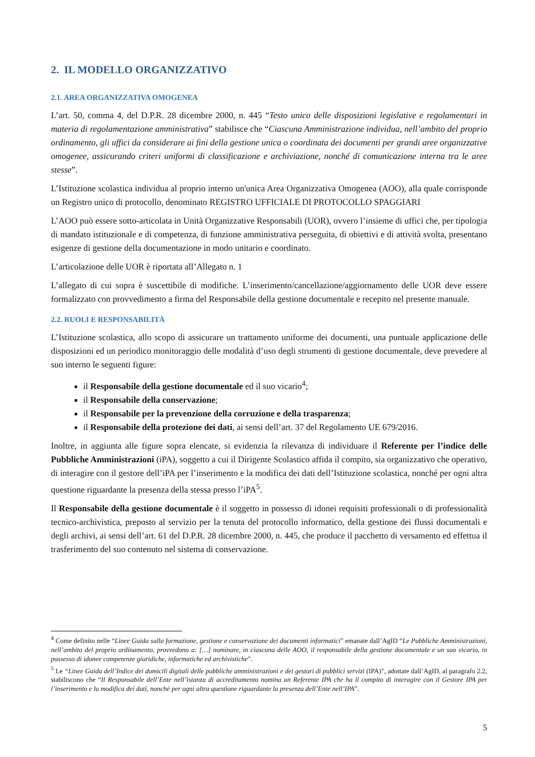2. IL MODELLO ORGANIZZATIVO
2.1. AREA ORGANIZZATIVA OMOGENEA
L’art. 50, comma 4, del D.P.R. 28 dicembre 2000, n. 445 “Testo unico delle disposizioni legislative e regolamentari in materia di regolamentazione amministrativa” stabilisce che “Ciascuna Amministrazione individua, nell’ambito del proprio ordinamento, gli uffici da considerare ai fini della gestione unica o coordinata dei documenti per grandi aree organizzative omogenee, assicurando criteri uniformi di classificazione e archiviazione, nonché di comunicazione interna tra le aree stesse”.
L’Istituzione scolastica individua al proprio interno un'unica Area Organizzativa Omogenea (AOO), alla quale corrisponde un Registro unico di protocollo, denominato REGISTRO UFFICIALE DI PROTOCOLLO SPAGGIARI
L’AOO può essere sotto-articolata in Unità Organizzative Responsabili (UOR), ovvero l’insieme di uffici che, per tipologia di mandato istituzionale e di competenza, di funzione amministrativa perseguita, di obiettivi e di attività svolta, presentano esigenze di gestione della documentazione in modo unitario e coordinato.
L’articolazione delle UOR è riportata all’Allegato n. 1
L’allegato di cui sopra è suscettibile di modifiche. L’inserimento/cancellazione/aggiornamento delle UOR deve essere formalizzato con provvedimento a firma del Responsabile della gestione documentale e recepito nel presente manuale.
2.2. RUOLI E RESPONSABILITÀ
L’Istituzione scolastica, allo scopo di assicurare un trattamento uniforme dei documenti, una puntuale applicazione delle disposizioni ed un periodico monitoraggio delle modalità d’uso degli strumenti di gestione documentale, deve prevedere al suo interno le seguenti figure:
il Responsabile della gestione documentale ed il suo vicario<sup>4</sup>;
il Responsabile della conservazione;
il Responsabile per la prevenzione della corruzione e della trasparenza;
il Responsabile della protezione dei dati, ai sensi dell’art. 37 del Regolamento UE 679/2016.
Inoltre, in aggiunta alle figure sopra elencate, si evidenzia la rilevanza di individuare il Referente per l’indice delle Pubbliche Amministrazioni (iPA), soggetto a cui il Dirigente Scolastico affida il compito, sia organizzativo che operativo, di interagire con il gestore dell’iPA per l’inserimento e la modifica dei dati dell’Istituzione scolastica, nonché per ogni altra questione riguardante la presenza della stessa presso l’iPA<sup>5</sup>.
Il Responsabile della gestione documentale è il soggetto in possesso di idonei requisiti professionali o di professionalità tecnico-archivistica, preposto al servizio per la tenuta del protocollo informatico, della gestione dei flussi documentali e degli archivi, ai sensi dell’art. 61 del D.P.R. 28 dicembre 2000, n. 445, che produce il pacchetto di versamento ed effettua il trasferimento del suo contenuto nel sistema di conservazione.
<sup>4</sup> Come definito nelle “Linee Guida sulla formazione, gestione e conservazione dei documenti informatici” emanate dall’AgID “Le Pubbliche Amministrazioni, nell’ambito del proprio ordinamento, provvedono a: […] nominare, in ciascuna delle AOO, il responsabile della gestione documentale e un suo vicario, in possesso di idonee competenze giuridiche, informatiche ed archivistiche”.
<sup>5</sup> Le “Linee Guida dell’Indice dei domicili digitali delle pubbliche amministrazioni e dei gestori di pubblici servizi (IPA)”, adottate dall’AgID, al paragrafo 2.2, stabiliscono che “Il Responsabile dell’Ente nell’istanza di accreditamento nomina un Referente IPA che ha il compito di interagire con il Gestore IPA per l’inserimento e la modifica dei dati, nonché per ogni altra questione riguardante la presenza dell’Ente nell’IPA”.
5